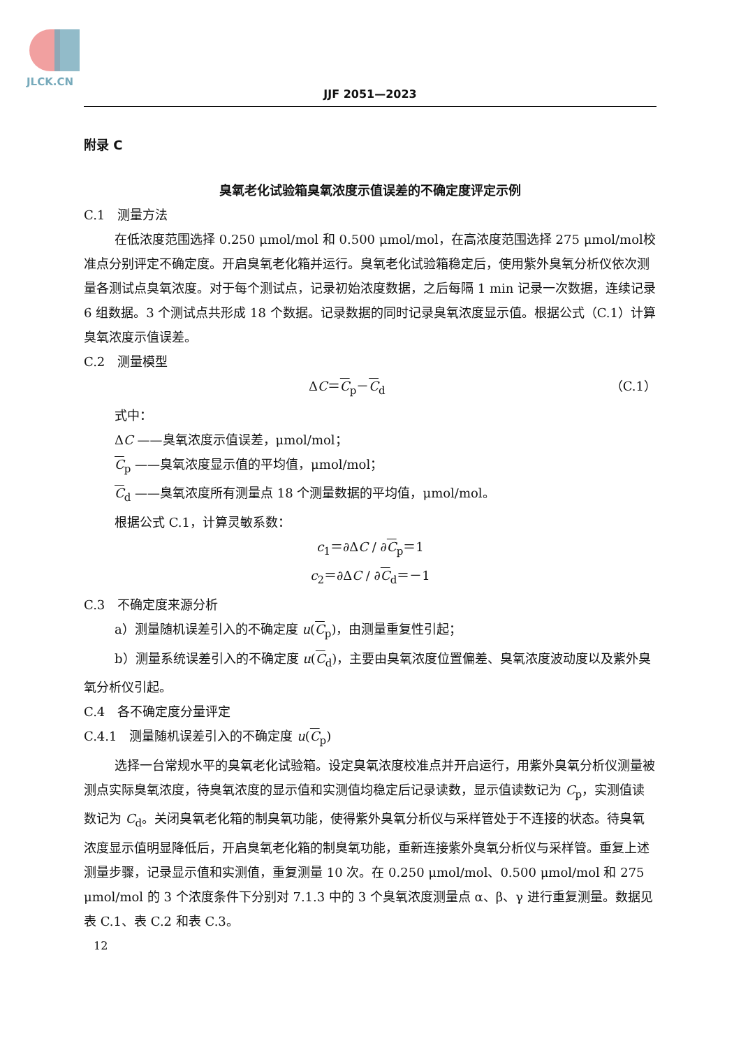JLCK.CN
JJF 2051—2023
附录 C
臭氧老化试验箱臭氧浓度示值误差的不确定度评定示例
C.1　测量方法
在低浓度范围选择 0.250 μmol/mol 和 0.500 μmol/mol，在高浓度范围选择 275 μmol/mol校准点分别评定不确定度。开启臭氧老化箱并运行。臭氧老化试验箱稳定后，使用紫外臭氧分析仪依次测量各测试点臭氧浓度。对于每个测试点，记录初始浓度数据，之后每隔 1 min 记录一次数据，连续记录 6 组数据。3 个测试点共形成 18 个数据。记录数据的同时记录臭氧浓度显示值。根据公式（C.1）计算臭氧浓度示值误差。
C.2　测量模型
ΔC＝C<sub>p</sub>－C<sub>d</sub> （C.1）
式中：
ΔC ——臭氧浓度示值误差，μmol/mol；
C<sub>p</sub> ——臭氧浓度显示值的平均值，μmol/mol；
C<sub>d</sub> ——臭氧浓度所有测量点 18 个测量数据的平均值，μmol/mol。
根据公式 C.1，计算灵敏系数：
c<sub>1</sub>＝∂ΔC / ∂C<sub>p</sub>＝1
c<sub>2</sub>＝∂ΔC / ∂C<sub>d</sub>＝－1
C.3　不确定度来源分析
a）测量随机误差引入的不确定度 u(C<sub>p</sub>)，由测量重复性引起；
b）测量系统误差引入的不确定度 u(C<sub>d</sub>)，主要由臭氧浓度位置偏差、臭氧浓度波动度以及紫外臭氧分析仪引起。
C.4　各不确定度分量评定
C.4.1　测量随机误差引入的不确定度 u(C<sub>p</sub>)
选择一台常规水平的臭氧老化试验箱。设定臭氧浓度校准点并开启运行，用紫外臭氧分析仪测量被测点实际臭氧浓度，待臭氧浓度的显示值和实测值均稳定后记录读数，显示值读数记为 C<sub>p</sub>，实测值读数记为 C<sub>d</sub>。关闭臭氧老化箱的制臭氧功能，使得紫外臭氧分析仪与采样管处于不连接的状态。待臭氧浓度显示值明显降低后，开启臭氧老化箱的制臭氧功能，重新连接紫外臭氧分析仪与采样管。重复上述测量步骤，记录显示值和实测值，重复测量 10 次。在 0.250 μmol/mol、0.500 μmol/mol 和 275 μmol/mol 的 3 个浓度条件下分别对 7.1.3 中的 3 个臭氧浓度测量点 α、β、γ 进行重复测量。数据见表 C.1、表 C.2 和表 C.3。
12